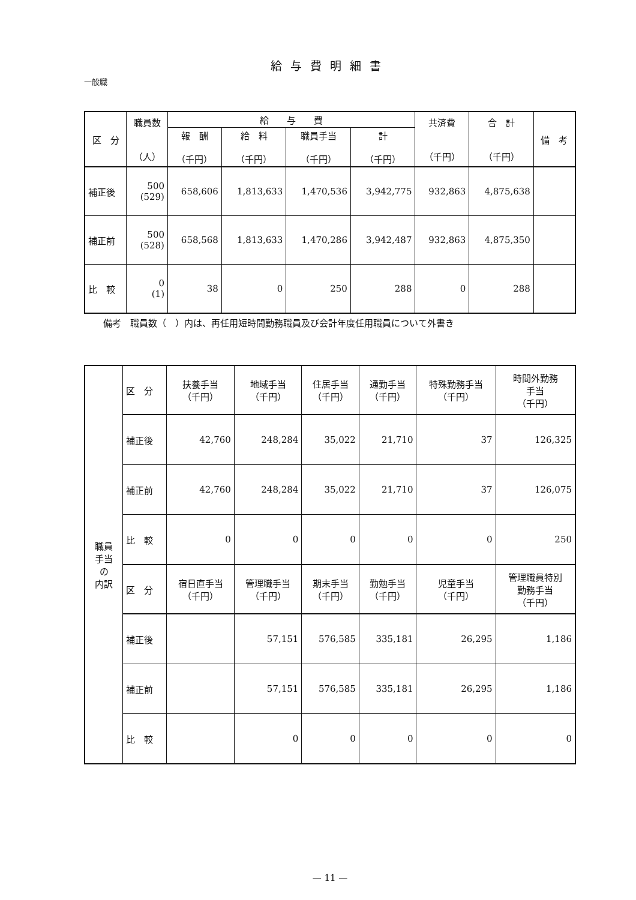給与費明細書
一般職
| 区 分 | 職員数 （人） | 給 与 費 | | | | 共済費 （千円） | 合 計 （千円） | 備 考 |
| --- | --- | --- | --- | --- | --- | --- | --- | --- |
| | | 報 酬 （千円） | 給 料 （千円） | 職員手当 （千円） | 計 （千円） | | | |
| 補正後 | 500 (529) | 658,606 | 1,813,633 | 1,470,536 | 3,942,775 | 932,863 | 4,875,638 | |
| 補正前 | 500 (528) | 658,568 | 1,813,633 | 1,470,286 | 3,942,487 | 932,863 | 4,875,350 | |
| 比 較 | 0 (1) | 38 | 0 | 250 | 288 | 0 | 288 | |
備考　職員数（　）内は、再任用短時間勤務職員及び会計年度任用職員について外書き
| 職員 手当 の 内訳 | 区 分 | 扶養手当 （千円） | 地域手当 （千円） | 住居手当 （千円） | 通勤手当 （千円） | 特殊勤務手当 （千円） | 時間外勤務 手当 （千円） |
| | 補正後 | 42,760 | 248,284 | 35,022 | 21,710 | 37 | 126,325 |
| | 補正前 | 42,760 | 248,284 | 35,022 | 21,710 | 37 | 126,075 |
| | 比 較 | 0 | 0 | 0 | 0 | 0 | 250 |
| | 区 分 | 宿日直手当 （千円） | 管理職手当 （千円） | 期末手当 （千円） | 勤勉手当 （千円） | 児童手当 （千円） | 管理職員特別 勤務手当 （千円） |
| | 補正後 | | 57,151 | 576,585 | 335,181 | 26,295 | 1,186 |
| | 補正前 | | 57,151 | 576,585 | 335,181 | 26,295 | 1,186 |
| | 比 較 | | 0 | 0 | 0 | 0 | 0 |
— 11 —